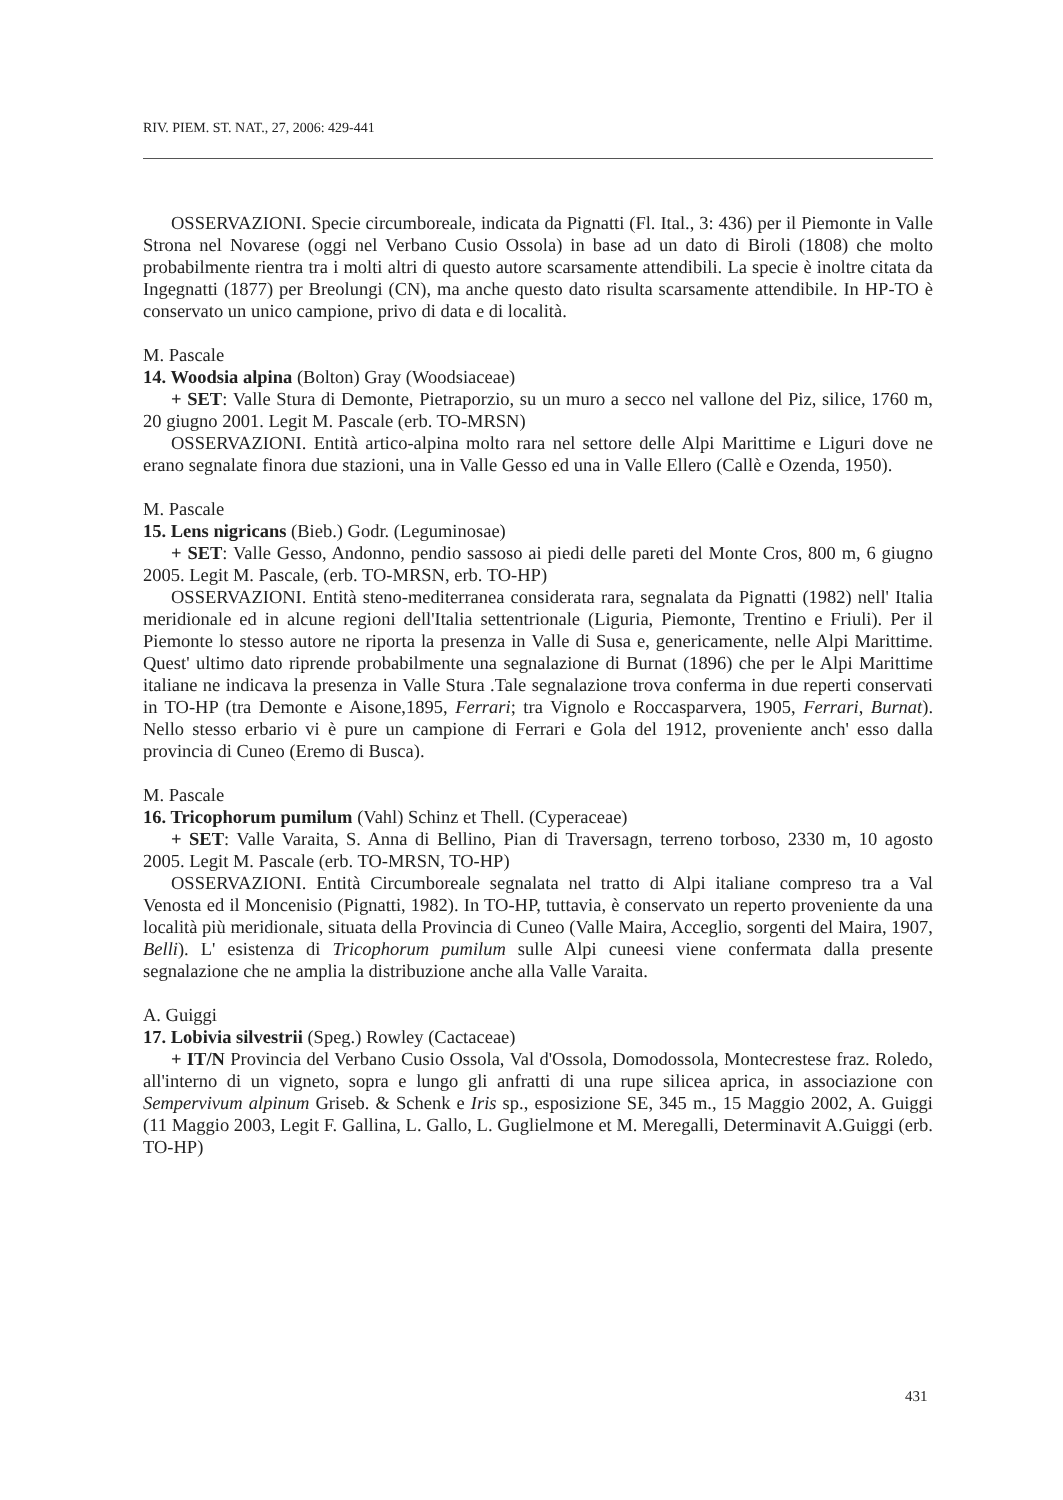RIV. PIEM. ST. NAT., 27, 2006: 429-441
OSSERVAZIONI. Specie circumboreale, indicata da Pignatti (Fl. Ital., 3: 436) per il Piemonte in Valle Strona nel Novarese (oggi nel Verbano Cusio Ossola) in base ad un dato di Biroli (1808) che molto probabilmente rientra tra i molti altri di questo autore scarsamente attendibili. La specie è inoltre citata da Ingegnatti (1877) per Breolungi (CN), ma anche questo dato risulta scarsamente attendibile. In HP-TO è conservato un unico campione, privo di data e di località.
M. Pascale
14. Woodsia alpina (Bolton) Gray (Woodsiaceae)
+ SET: Valle Stura di Demonte, Pietraporzio, su un muro a secco nel vallone del Piz, silice, 1760 m, 20 giugno 2001. Legit M. Pascale (erb. TO-MRSN)
OSSERVAZIONI. Entità artico-alpina molto rara nel settore delle Alpi Marittime e Liguri dove ne erano segnalate finora due stazioni, una in Valle Gesso ed una in Valle Ellero (Callè e Ozenda, 1950).
M. Pascale
15. Lens nigricans (Bieb.) Godr. (Leguminosae)
+ SET: Valle Gesso, Andonno, pendio sassoso ai piedi delle pareti del Monte Cros, 800 m, 6 giugno 2005. Legit M. Pascale, (erb. TO-MRSN, erb. TO-HP)
OSSERVAZIONI. Entità steno-mediterranea considerata rara, segnalata da Pignatti (1982) nell' Italia meridionale ed in alcune regioni dell'Italia settentrionale (Liguria, Piemonte, Trentino e Friuli). Per il Piemonte lo stesso autore ne riporta la presenza in Valle di Susa e, genericamente, nelle Alpi Marittime. Quest' ultimo dato riprende probabilmente una segnalazione di Burnat (1896) che per le Alpi Marittime italiane ne indicava la presenza in Valle Stura .Tale segnalazione trova conferma in due reperti conservati in TO-HP (tra Demonte e Aisone,1895, Ferrari; tra Vignolo e Roccasparvera, 1905, Ferrari, Burnat). Nello stesso erbario vi è pure un campione di Ferrari e Gola del 1912, proveniente anch' esso dalla provincia di Cuneo (Eremo di Busca).
M. Pascale
16. Tricophorum pumilum (Vahl) Schinz et Thell. (Cyperaceae)
+ SET: Valle Varaita, S. Anna di Bellino, Pian di Traversagn, terreno torboso, 2330 m, 10 agosto 2005. Legit M. Pascale (erb. TO-MRSN, TO-HP)
OSSERVAZIONI. Entità Circumboreale segnalata nel tratto di Alpi italiane compreso tra a Val Venosta ed il Moncenisio (Pignatti, 1982). In TO-HP, tuttavia, è conservato un reperto proveniente da una località più meridionale, situata della Provincia di Cuneo (Valle Maira, Acceglio, sorgenti del Maira, 1907, Belli). L' esistenza di Tricophorum pumilum sulle Alpi cuneesi viene confermata dalla presente segnalazione che ne amplia la distribuzione anche alla Valle Varaita.
A. Guiggi
17. Lobivia silvestrii (Speg.) Rowley (Cactaceae)
+ IT/N Provincia del Verbano Cusio Ossola, Val d'Ossola, Domodossola, Montecrestese fraz. Roledo, all'interno di un vigneto, sopra e lungo gli anfratti di una rupe silicea aprica, in associazione con Sempervivum alpinum Griseb. & Schenk e Iris sp., esposizione SE, 345 m., 15 Maggio 2002, A. Guiggi (11 Maggio 2003, Legit F. Gallina, L. Gallo, L. Guglielmone et M. Meregalli, Determinavit A.Guiggi (erb. TO-HP)
431